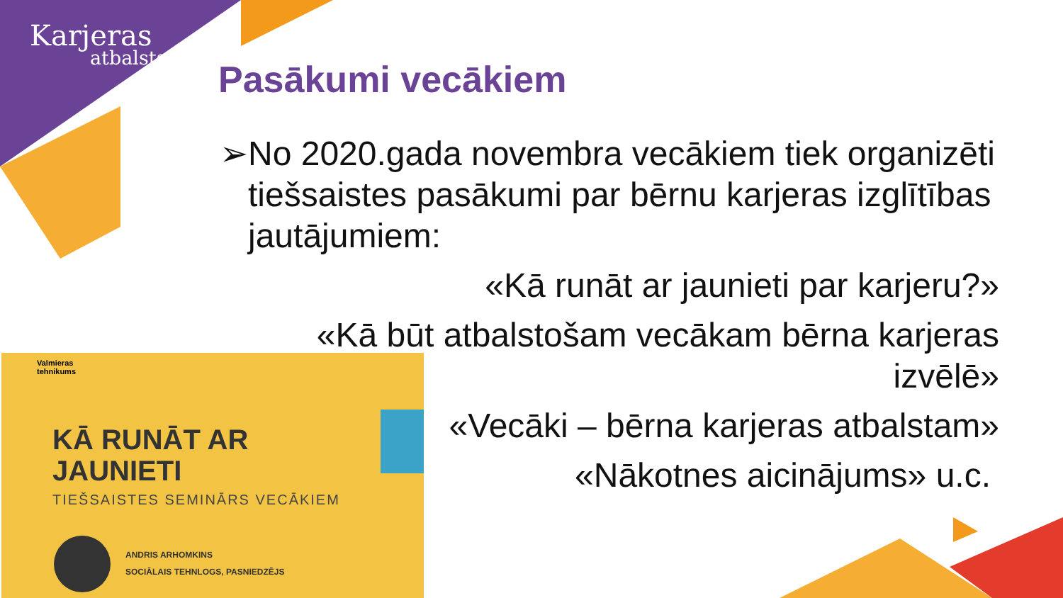Karjeras
atbalsts
Pasākumi vecākiem
➢ No 2020.gada novembra vecākiem tiek organizēti tiešsaistes pasākumi par bērnu karjeras izglītības jautājumiem:
«Kā runāt ar jaunieti par karjeru?»
«Kā būt atbalstošam vecākam bērna karjeras izvēlē»
«Vecāki – bērna karjeras atbalstam»
«Nākotnes aicinājums» u.c.
Valmieras
tehnikums
KĀ RUNĀT AR
JAUNIETI
TIEŠSAISTES SEMINĀRS VECĀKIEM
ANDRIS ARHOMKINS
SOCIĀLAIS TEHNLOGS, PASNIEDZĒJS